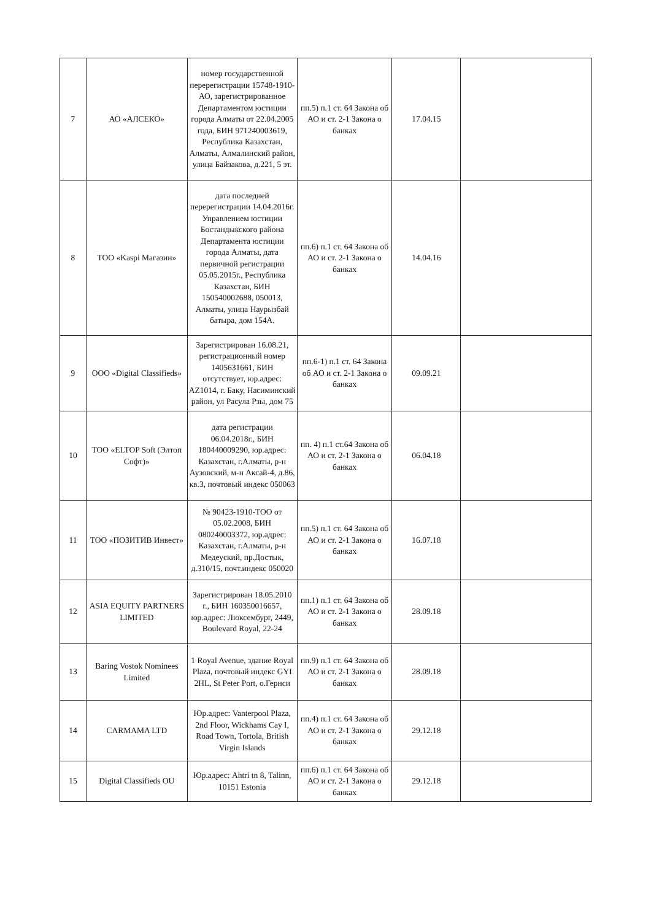| 7 | АО «АЛСЕКО» | номер государственной перерегистрации 15748-1910-АО, зарегистрированное Департаментом юстиции города Алматы от 22.04.2005 года, БИН 971240003619, Республика Казахстан, Алматы, Алмалинский район, улица Байзакова, д.221, 5 эт. | пп.5) п.1 ст. 64 Закона об АО и ст. 2-1 Закона о банках | 17.04.15 | |
| 8 | ТОО «Kaspi Магазин» | дата последней перерегистрации 14.04.2016г. Управлением юстиции Бостандыкского района Департамента юстиции города Алматы, дата первичной регистрации 05.05.2015г., Республика Казахстан, БИН 150540002688, 050013, Алматы, улица Наурызбай батыра, дом 154А. | пп.6) п.1 ст. 64 Закона об АО и ст. 2-1 Закона о банках | 14.04.16 | |
| 9 | ООО «Digital Classifieds» | Зарегистрирован 16.08.21, регистрационный номер 1405631661, БИН отсутствует, юр.адрес: AZ1014, г. Баку, Насиминский район, ул Расула Рзы, дом 75 | пп.6-1) п.1 ст. 64 Закона об АО и ст. 2-1 Закона о банках | 09.09.21 | |
| 10 | ТОО «ELTOP Soft (Элтоп Софт)» | дата регистрации 06.04.2018г., БИН 180440009290, юр.адрес: Казахстан, г.Алматы, р-н Аузовский, м-н Аксай-4, д.86, кв.3, почтовый индекс 050063 | пп. 4) п.1 ст.64 Закона об АО и ст. 2-1 Закона о банках | 06.04.18 | |
| 11 | ТОО «ПОЗИТИВ Инвест» | № 90423-1910-ТОО от 05.02.2008, БИН 080240003372, юр.адрес: Казахстан, г.Алматы, р-н Медеуский, пр.Достык, д.310/15, почт.индекс 050020 | пп.5) п.1 ст. 64 Закона об АО и ст. 2-1 Закона о банках | 16.07.18 | |
| 12 | ASIA EQUITY PARTNERS LIMITED | Зарегистрирован 18.05.2010 г., БИН 160350016657, юр.адрес: Люксембург, 2449, Boulevard Royal, 22-24 | пп.1) п.1 ст. 64 Закона об АО и ст. 2-1 Закона о банках | 28.09.18 | |
| 13 | Baring Vostok Nominees Limited | 1 Royal Avenue, здание Royal Plaza, почтовый индекс GYI 2HL, St Peter Port, о.Гернси | пп.9) п.1 ст. 64 Закона об АО и ст. 2-1 Закона о банках | 28.09.18 | |
| 14 | CARMAMA LTD | Юр.адрес: Vanterpool Plaza, 2nd Floor, Wickhams Cay I, Road Town, Tortola, British Virgin Islands | пп.4) п.1 ст. 64 Закона об АО и ст. 2-1 Закона о банках | 29.12.18 | |
| 15 | Digital Classifieds OU | Юр.адрес: Ahtri tn 8, Talinn, 10151 Estonia | пп.6) п.1 ст. 64 Закона об АО и ст. 2-1 Закона о банках | 29.12.18 | |